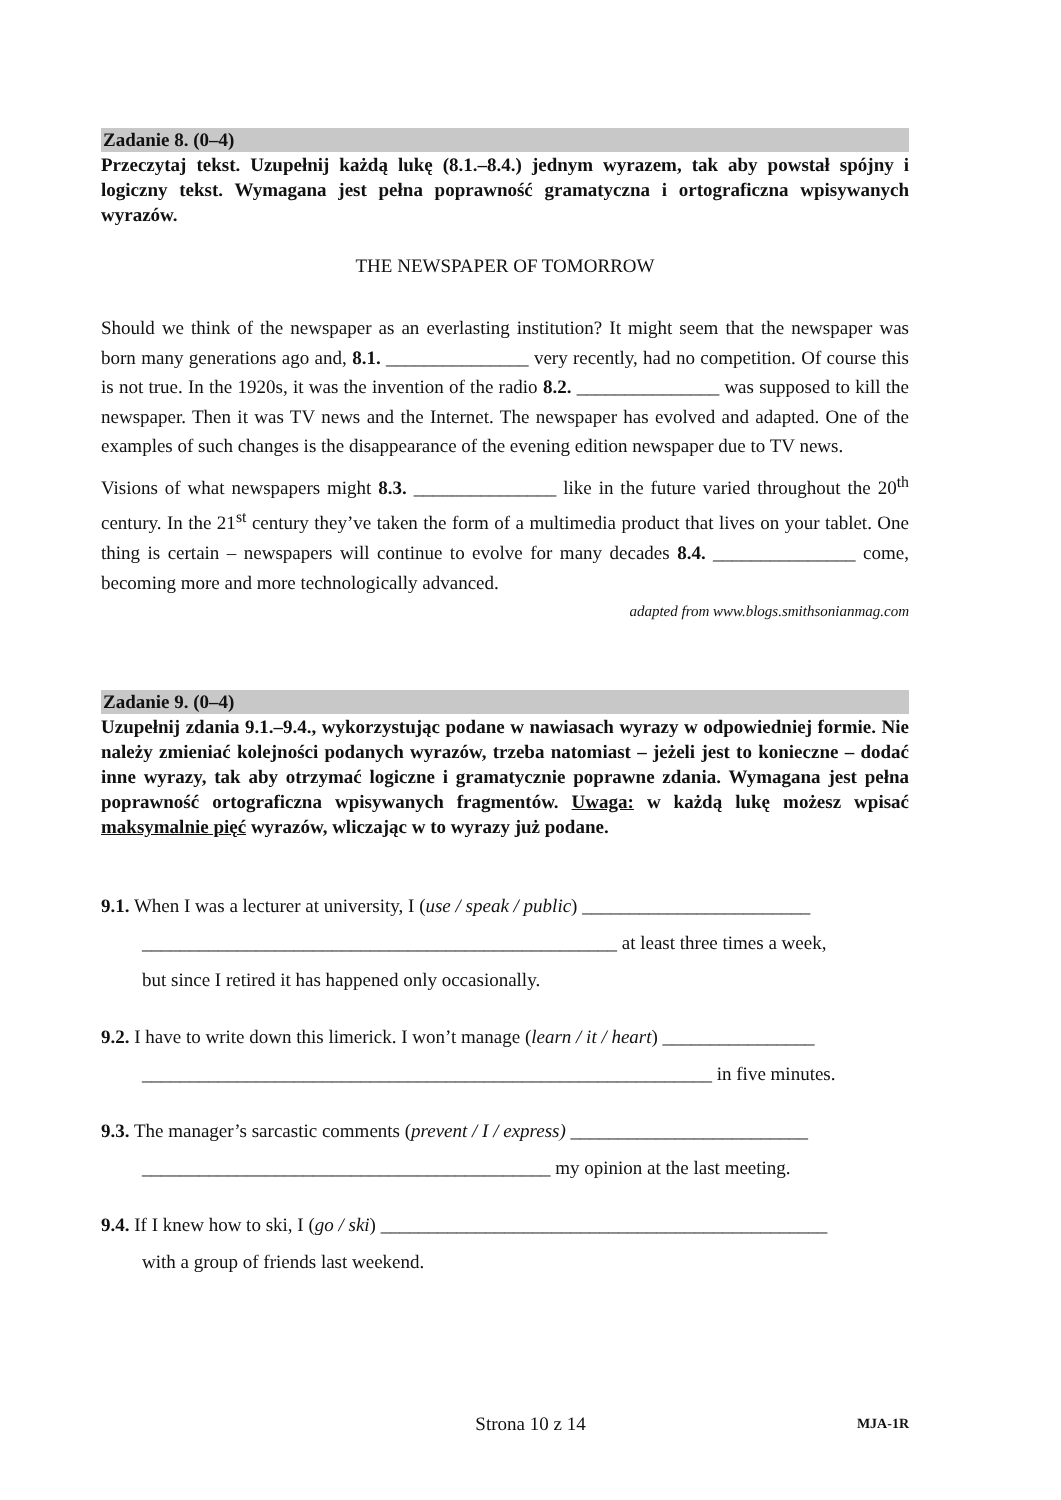Zadanie 8. (0–4)
Przeczytaj tekst. Uzupełnij każdą lukę (8.1.–8.4.) jednym wyrazem, tak aby powstał spójny i logiczny tekst. Wymagana jest pełna poprawność gramatyczna i ortograficzna wpisywanych wyrazów.
THE NEWSPAPER OF TOMORROW
Should we think of the newspaper as an everlasting institution? It might seem that the newspaper was born many generations ago and, 8.1. _______________ very recently, had no competition. Of course this is not true. In the 1920s, it was the invention of the radio 8.2. _______________ was supposed to kill the newspaper. Then it was TV news and the Internet. The newspaper has evolved and adapted. One of the examples of such changes is the disappearance of the evening edition newspaper due to TV news.
Visions of what newspapers might 8.3. _______________ like in the future varied throughout the 20<sup>th</sup> century. In the 21<sup>st</sup> century they’ve taken the form of a multimedia product that lives on your tablet. One thing is certain – newspapers will continue to evolve for many decades 8.4. _______________ come, becoming more and more technologically advanced.
adapted from www.blogs.smithsonianmag.com
Zadanie 9. (0–4)
Uzupełnij zdania 9.1.–9.4., wykorzystując podane w nawiasach wyrazy w odpowiedniej formie. Nie należy zmieniać kolejności podanych wyrazów, trzeba natomiast – jeżeli jest to konieczne – dodać inne wyrazy, tak aby otrzymać logiczne i gramatycznie poprawne zdania. Wymagana jest pełna poprawność ortograficzna wpisywanych fragmentów. Uwaga: w każdą lukę możesz wpisać maksymalnie pięć wyrazów, wliczając w to wyrazy już podane.
9.1. When I was a lecturer at university, I (use / speak / public) ________________________
__________________________________________________ at least three times a week,
but since I retired it has happened only occasionally.
9.2. I have to write down this limerick. I won’t manage (learn / it / heart) ________________
____________________________________________________________ in five minutes.
9.3. The manager’s sarcastic comments (prevent / I / express) _________________________
___________________________________________ my opinion at the last meeting.
9.4. If I knew how to ski, I (go / ski) _______________________________________________
with a group of friends last weekend.
Strona 10 z 14 MJA-1R